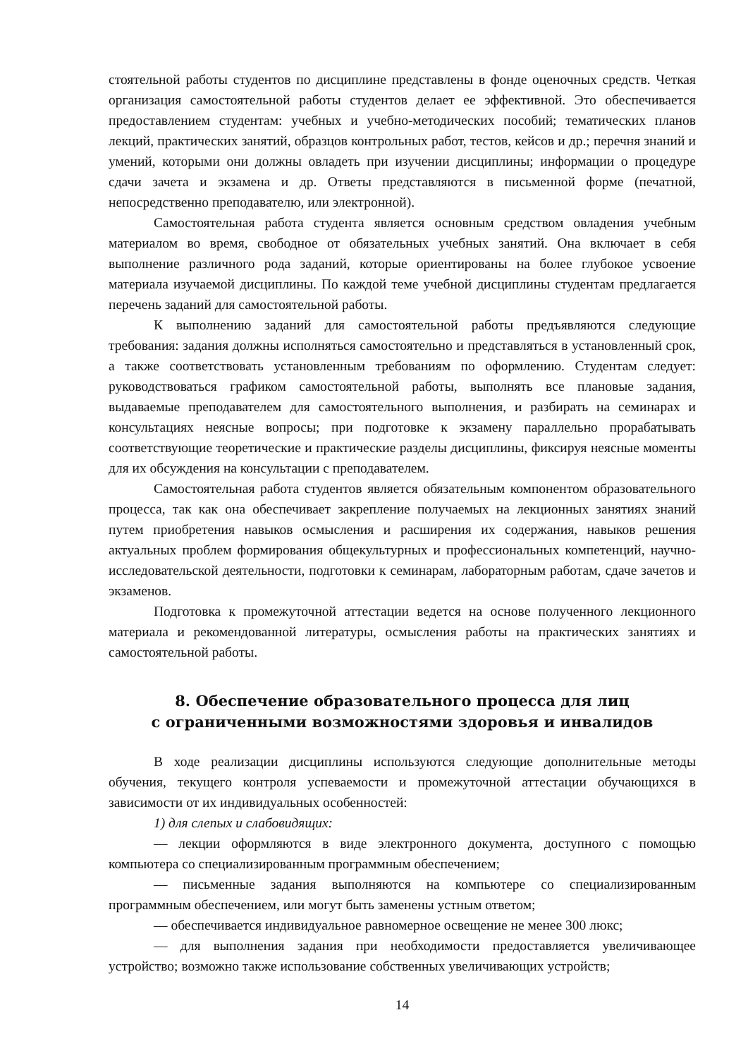стоятельной работы студентов по дисциплине представлены в фонде оценочных средств. Четкая организация самостоятельной работы студентов делает ее эффективной. Это обеспечивается предоставлением студентам: учебных и учебно-методических пособий; тематических планов лекций, практических занятий, образцов контрольных работ, тестов, кейсов и др.; перечня знаний и умений, которыми они должны овладеть при изучении дисциплины; информации о процедуре сдачи зачета и экзамена и др. Ответы представляются в письменной форме (печатной, непосредственно преподавателю, или электронной).
Самостоятельная работа студента является основным средством овладения учебным материалом во время, свободное от обязательных учебных занятий. Она включает в себя выполнение различного рода заданий, которые ориентированы на более глубокое усвоение материала изучаемой дисциплины. По каждой теме учебной дисциплины студентам предлагается перечень заданий для самостоятельной работы.
К выполнению заданий для самостоятельной работы предъявляются следующие требования: задания должны исполняться самостоятельно и представляться в установленный срок, а также соответствовать установленным требованиям по оформлению. Студентам следует: руководствоваться графиком самостоятельной работы, выполнять все плановые задания, выдаваемые преподавателем для самостоятельного выполнения, и разбирать на семинарах и консультациях неясные вопросы; при подготовке к экзамену параллельно прорабатывать соответствующие теоретические и практические разделы дисциплины, фиксируя неясные моменты для их обсуждения на консультации с преподавателем.
Самостоятельная работа студентов является обязательным компонентом образовательного процесса, так как она обеспечивает закрепление получаемых на лекционных занятиях знаний путем приобретения навыков осмысления и расширения их содержания, навыков решения актуальных проблем формирования общекультурных и профессиональных компетенций, научно-исследовательской деятельности, подготовки к семинарам, лабораторным работам, сдаче зачетов и экзаменов.
Подготовка к промежуточной аттестации ведется на основе полученного лекционного материала и рекомендованной литературы, осмысления работы на практических занятиях и самостоятельной работы.
8. Обеспечение образовательного процесса для лиц
с ограниченными возможностями здоровья и инвалидов
В ходе реализации дисциплины используются следующие дополнительные методы обучения, текущего контроля успеваемости и промежуточной аттестации обучающихся в зависимости от их индивидуальных особенностей:
1) для слепых и слабовидящих:
— лекции оформляются в виде электронного документа, доступного с помощью компьютера со специализированным программным обеспечением;
— письменные задания выполняются на компьютере со специализированным программным обеспечением, или могут быть заменены устным ответом;
— обеспечивается индивидуальное равномерное освещение не менее 300 люкс;
— для выполнения задания при необходимости предоставляется увеличивающее устройство; возможно также использование собственных увеличивающих устройств;
14